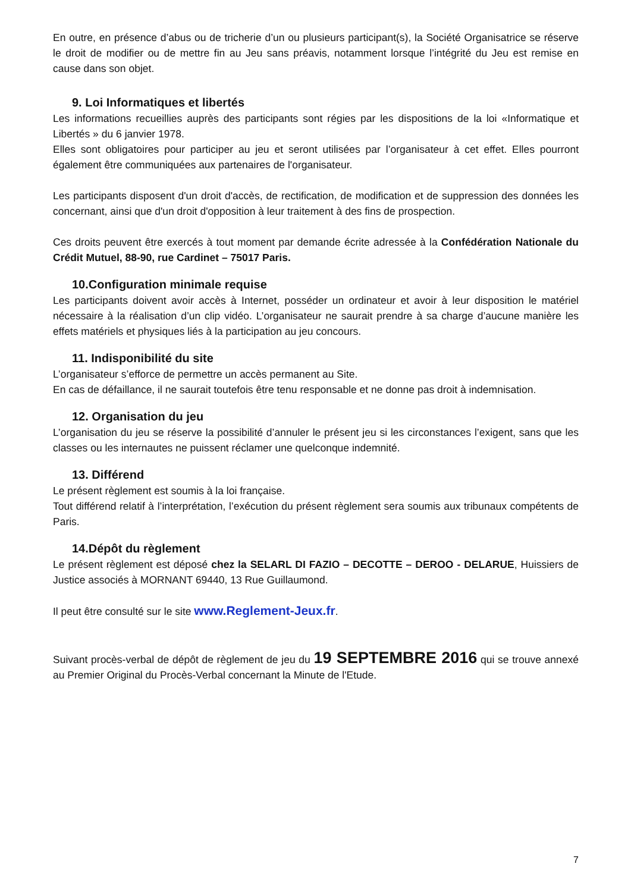En outre, en présence d’abus ou de tricherie d’un ou plusieurs participant(s), la Société Organisatrice se réserve le droit de modifier ou de mettre fin au Jeu sans préavis, notamment lorsque l’intégrité du Jeu est remise en cause dans son objet.
9. Loi Informatiques et libertés
Les informations recueillies auprès des participants sont régies par les dispositions de la loi «Informatique et Libertés » du 6 janvier 1978.
Elles sont obligatoires pour participer au jeu et seront utilisées par l’organisateur à cet effet. Elles pourront également être communiquées aux partenaires de l'organisateur.
Les participants disposent d'un droit d'accès, de rectification, de modification et de suppression des données les concernant, ainsi que d'un droit d'opposition à leur traitement à des fins de prospection.
Ces droits peuvent être exercés à tout moment par demande écrite adressée à la Confédération Nationale du Crédit Mutuel, 88-90, rue Cardinet – 75017 Paris.
10.Configuration minimale requise
Les participants doivent avoir accès à Internet, posséder un ordinateur et avoir à leur disposition le matériel nécessaire à la réalisation d’un clip vidéo. L’organisateur ne saurait prendre à sa charge d’aucune manière les effets matériels et physiques liés à la participation au jeu concours.
11. Indisponibilité du site
L’organisateur s’efforce de permettre un accès permanent au Site.
En cas de défaillance, il ne saurait toutefois être tenu responsable et ne donne pas droit à indemnisation.
12. Organisation du jeu
L’organisation du jeu se réserve la possibilité d’annuler le présent jeu si les circonstances l’exigent, sans que les classes ou les internautes ne puissent réclamer une quelconque indemnité.
13. Différend
Le présent règlement est soumis à la loi française.
Tout différend relatif à l’interprétation, l’exécution du présent règlement sera soumis aux tribunaux compétents de Paris.
14.Dépôt du règlement
Le présent règlement est déposé chez la SELARL DI FAZIO – DECOTTE – DEROO - DELARUE, Huissiers de Justice associés à MORNANT 69440, 13 Rue Guillaumond.
Il peut être consulté sur le site www.Reglement-Jeux.fr.
Suivant procès-verbal de dépôt de règlement de jeu du 19 SEPTEMBRE 2016 qui se trouve annexé au Premier Original du Procès-Verbal concernant la Minute de l'Etude.
7